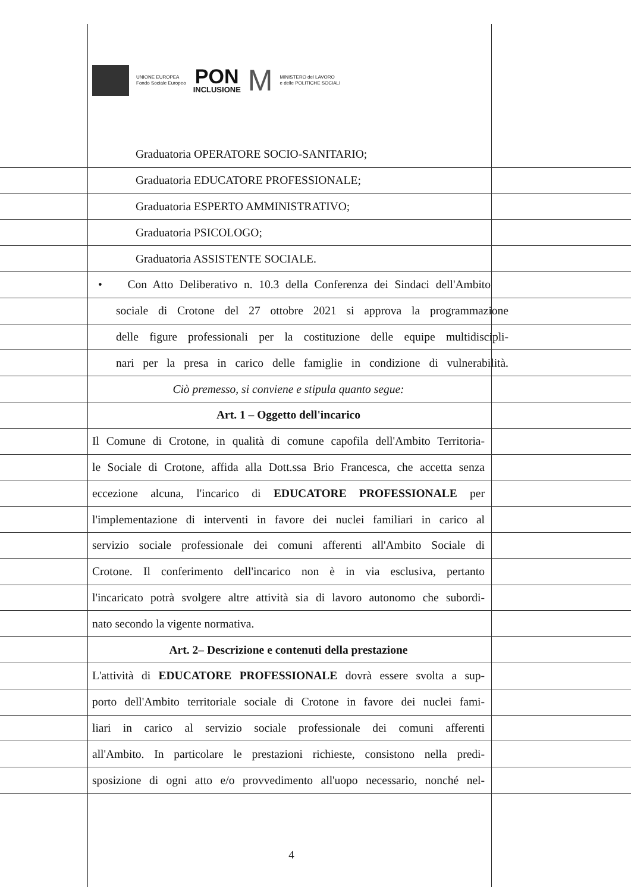UNIONE EUROPEA
Fondo Sociale Europeo
PON
INCLUSIONE
M
MINISTERO del LAVORO
e delle POLITICHE SOCIALI
Graduatoria OPERATORE SOCIO-SANITARIO;
Graduatoria EDUCATORE PROFESSIONALE;
Graduatoria ESPERTO AMMINISTRATIVO;
Graduatoria PSICOLOGO;
Graduatoria ASSISTENTE SOCIALE.
• Con Atto Deliberativo n. 10.3 della Conferenza dei Sindaci dell'Ambito
sociale di Crotone del 27 ottobre 2021 si approva la programmazione
delle figure professionali per la costituzione delle equipe multidiscipli-
nari per la presa in carico delle famiglie in condizione di vulnerabilità.
Ciò premesso, si conviene e stipula quanto segue:
Art. 1 – Oggetto dell'incarico
Il Comune di Crotone, in qualità di comune capofila dell'Ambito Territoria-
le Sociale di Crotone, affida alla Dott.ssa Brio Francesca, che accetta senza
eccezione alcuna, l'incarico di EDUCATORE PROFESSIONALE per
l'implementazione di interventi in favore dei nuclei familiari in carico al
servizio sociale professionale dei comuni afferenti all'Ambito Sociale di
Crotone. Il conferimento dell'incarico non è in via esclusiva, pertanto
l'incaricato potrà svolgere altre attività sia di lavoro autonomo che subordi-
nato secondo la vigente normativa.
Art. 2– Descrizione e contenuti della prestazione
L'attività di EDUCATORE PROFESSIONALE dovrà essere svolta a sup-
porto dell'Ambito territoriale sociale di Crotone in favore dei nuclei fami-
liari in carico al servizio sociale professionale dei comuni afferenti
all'Ambito. In particolare le prestazioni richieste, consistono nella predi-
sposizione di ogni atto e/o provvedimento all'uopo necessario, nonché nel-
4